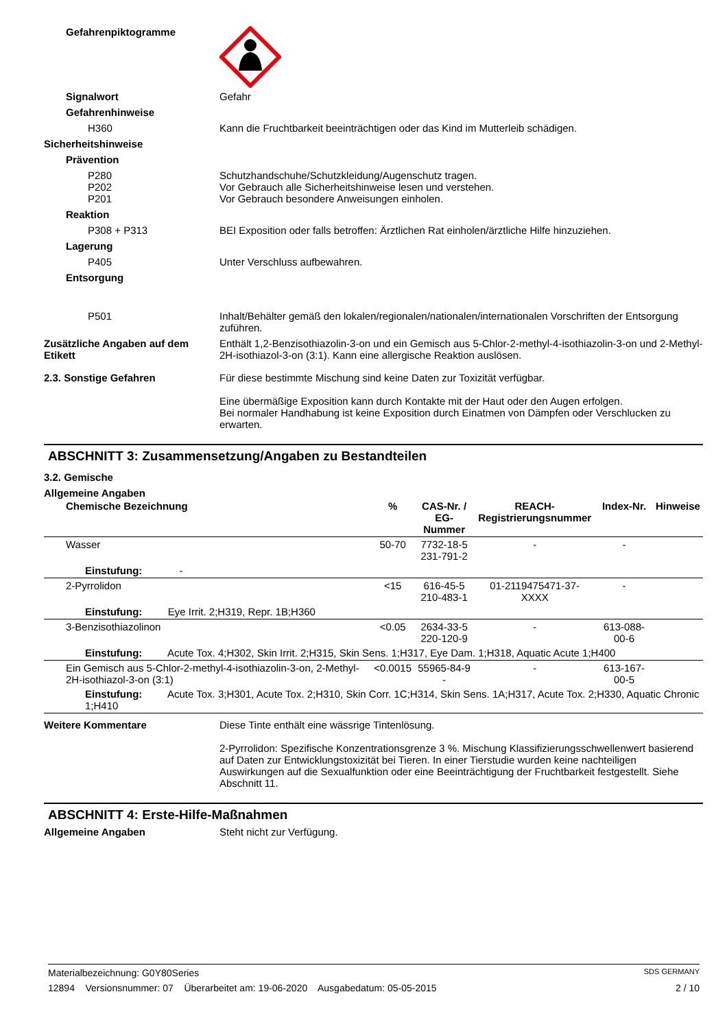Gefahrenpiktogramme
Signalwort Gefahr
Gefahrenhinweise
H360 Kann die Fruchtbarkeit beeinträchtigen oder das Kind im Mutterleib schädigen.
Sicherheitshinweise
Prävention
P280
P202
P201
Schutzhandschuhe/Schutzkleidung/Augenschutz tragen.
Vor Gebrauch alle Sicherheitshinweise lesen und verstehen.
Vor Gebrauch besondere Anweisungen einholen.
Reaktion
P308 + P313 BEI Exposition oder falls betroffen: Ärztlichen Rat einholen/ärztliche Hilfe hinzuziehen.
Lagerung
P405 Unter Verschluss aufbewahren.
Entsorgung
P501 Inhalt/Behälter gemäß den lokalen/regionalen/nationalen/internationalen Vorschriften der Entsorgung zuführen.
Zusätzliche Angaben auf dem Etikett
Enthält 1,2-Benzisothiazolin-3-on und ein Gemisch aus 5-Chlor-2-methyl-4-isothiazolin-3-on und 2-Methyl-2H-isothiazol-3-on (3:1). Kann eine allergische Reaktion auslösen.
2.3. Sonstige Gefahren Für diese bestimmte Mischung sind keine Daten zur Toxizität verfügbar.
Eine übermäßige Exposition kann durch Kontakte mit der Haut oder den Augen erfolgen.
Bei normaler Handhabung ist keine Exposition durch Einatmen von Dämpfen oder Verschlucken zu erwarten.
ABSCHNITT 3: Zusammensetzung/Angaben zu Bestandteilen
3.2. Gemische
Allgemeine Angaben
| Chemische Bezeichnung | % | CAS-Nr. / EG-Nummer | REACH- Registrierungsnummer | Index-Nr. | Hinweise |
| --- | --- | --- | --- | --- | --- |
| Wasser | 50-70 | 7732-18-5 231-791-2 | - | - | |
| Einstufung: - | | | | | |
| 2-Pyrrolidon | <15 | 616-45-5 210-483-1 | 01-2119475471-37-XXXX | - | |
| Einstufung: Eye Irrit. 2;H319, Repr. 1B;H360 | | | | | |
| 3-Benzisothiazolinon | <0.05 | 2634-33-5 220-120-9 | - | 613-088-00-6 | |
| Einstufung: Acute Tox. 4;H302, Skin Irrit. 2;H315, Skin Sens. 1;H317, Eye Dam. 1;H318, Aquatic Acute 1;H400 | | | | | |
| Ein Gemisch aus 5-Chlor-2-methyl-4-isothiazolin-3-on, 2-Methyl-2H-isothiazol-3-on (3:1) | <0.0015 | 55965-84-9 - | - | 613-167-00-5 | |
| Einstufung: Acute Tox. 3;H301, Acute Tox. 2;H310, Skin Corr. 1C;H314, Skin Sens. 1A;H317, Acute Tox. 2;H330, Aquatic Chronic 1;H410 | | | | | |
Weitere Kommentare Diese Tinte enthält eine wässrige Tintenlösung.
2-Pyrrolidon: Spezifische Konzentrationsgrenze 3 %. Mischung Klassifizierungsschwellenwert basierend auf Daten zur Entwicklungstoxizität bei Tieren. In einer Tierstudie wurden keine nachteiligen Auswirkungen auf die Sexualfunktion oder eine Beeinträchtigung der Fruchtbarkeit festgestellt. Siehe Abschnitt 11.
ABSCHNITT 4: Erste-Hilfe-Maßnahmen
Allgemeine Angaben Steht nicht zur Verfügung.
Materialbezeichnung: G0Y80Series SDS GERMANY
12894 Versionsnummer: 07 Überarbeitet am: 19-06-2020 Ausgabedatum: 05-05-2015 2 / 10